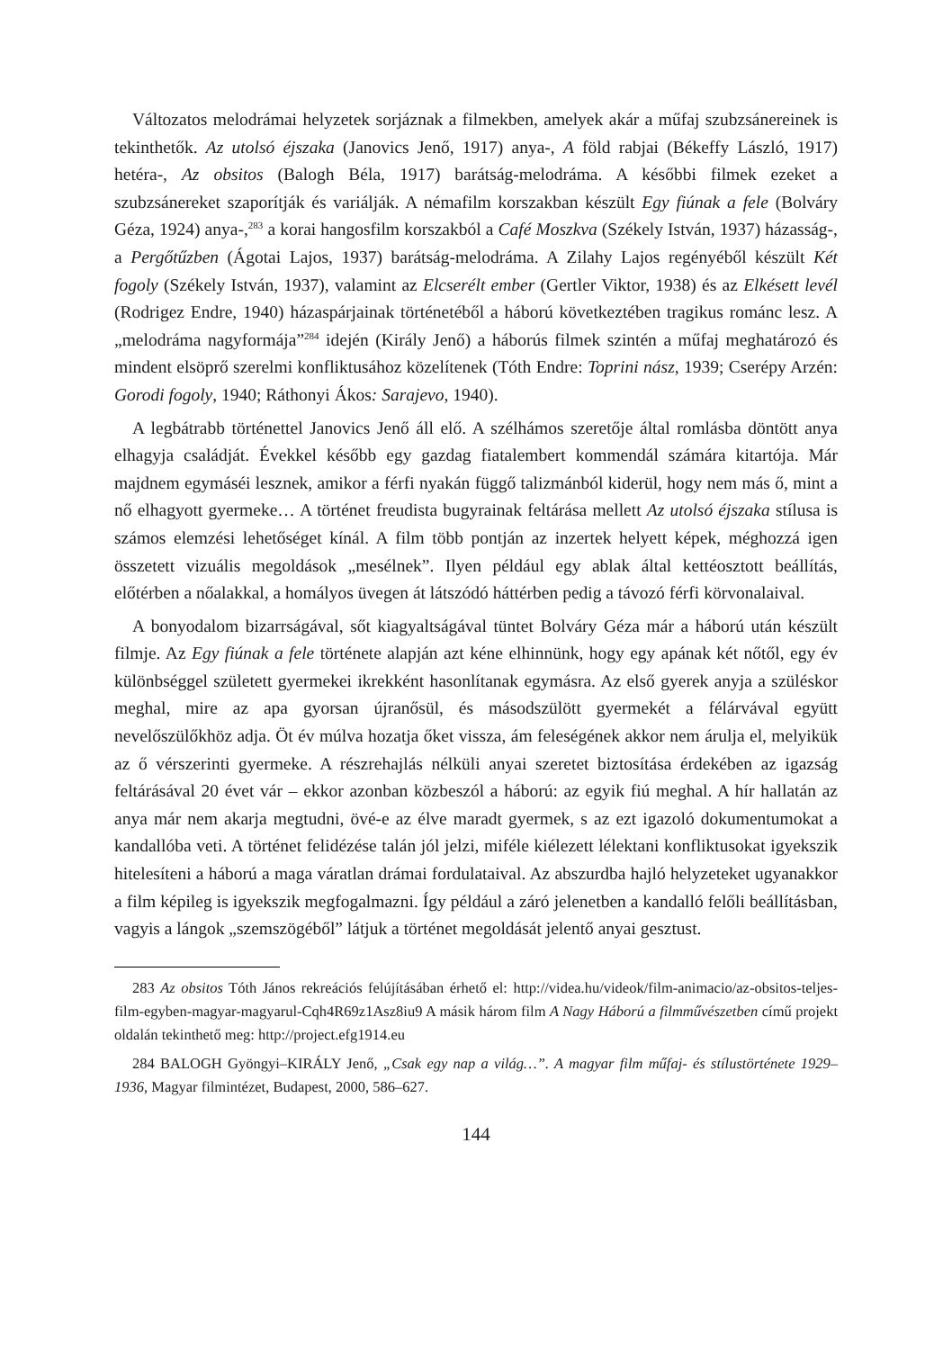Változatos melodrámai helyzetek sorjáznak a filmekben, amelyek akár a műfaj szubzsánereinek is tekinthetők. Az utolsó éjszaka (Janovics Jenő, 1917) anya-, A föld rabjai (Békeffy László, 1917) hetéra-, Az obsitos (Balogh Béla, 1917) barátság-melodráma. A későbbi filmek ezeket a szubzsánereket szaporítják és variálják. A némafilm korszakban készült Egy fiúnak a fele (Bolváry Géza, 1924) anya-,<sup>283</sup> a korai hangosfilm korszakból a Café Moszkva (Székely István, 1937) házasság-, a Pergőtűzben (Ágotai Lajos, 1937) barátság-melodráma. A Zilahy Lajos regényéből készült Két fogoly (Székely István, 1937), valamint az Elcserélt ember (Gertler Viktor, 1938) és az Elkésett levél (Rodrigez Endre, 1940) házaspárjainak történetéből a háború következtében tragikus románc lesz. A „melodráma nagyformája”<sup>284</sup> idején (Király Jenő) a háborús filmek szintén a műfaj meghatározó és mindent elsöprő szerelmi konfliktusához közelítenek (Tóth Endre: Toprini nász, 1939; Cserépy Arzén: Gorodi fogoly, 1940; Ráthonyi Ákos: Sarajevo, 1940).
A legbátrabb történettel Janovics Jenő áll elő. A szélhámos szeretője által romlásba döntött anya elhagyja családját. Évekkel később egy gazdag fiatalembert kommendál számára kitartója. Már majdnem egymáséi lesznek, amikor a férfi nyakán függő talizmánból kiderül, hogy nem más ő, mint a nő elhagyott gyermeke… A történet freudista bugyrainak feltárása mellett Az utolsó éjszaka stílusa is számos elemzési lehetőséget kínál. A film több pontján az inzertek helyett képek, méghozzá igen összetett vizuális megoldások „mesélnek”. Ilyen például egy ablak által kettéosztott beállítás, előtérben a nőalakkal, a homályos üvegen át látszódó háttérben pedig a távozó férfi körvonalaival.
A bonyodalom bizarrságával, sőt kiagyaltságával tüntet Bolváry Géza már a háború után készült filmje. Az Egy fiúnak a fele története alapján azt kéne elhinnünk, hogy egy apának két nőtől, egy év különbséggel született gyermekei ikrekként hasonlítanak egymásra. Az első gyerek anyja a szüléskor meghal, mire az apa gyorsan újranősül, és másodszülött gyermekét a félárvával együtt nevelőszülőkhöz adja. Öt év múlva hozatja őket vissza, ám feleségének akkor nem árulja el, melyikük az ő vérszerinti gyermeke. A részrehajlás nélküli anyai szeretet biztosítása érdekében az igazság feltárásával 20 évet vár – ekkor azonban közbeszól a háború: az egyik fiú meghal. A hír hallatán az anya már nem akarja megtudni, övé-e az élve maradt gyermek, s az ezt igazoló dokumentumokat a kandallóba veti. A történet felidézése talán jól jelzi, miféle kiélezett lélektani konfliktusokat igyekszik hitelesíteni a háború a maga váratlan drámai fordulataival. Az abszurdba hajló helyzeteket ugyanakkor a film képileg is igyekszik megfogalmazni. Így például a záró jelenetben a kandalló felőli beállításban, vagyis a lángok „szemszögéből” látjuk a történet megoldását jelentő anyai gesztust.
283 Az obsitos Tóth János rekreációs felújításában érhető el: http://videa.hu/videok/film-animacio/az-obsitos-teljes-film-egyben-magyar-magyarul-Cqh4R69z1Asz8iu9 A másik három film A Nagy Háború a filmművészetben című projekt oldalán tekinthető meg: http://project.efg1914.eu
284 BALOGH Gyöngyi–KIRÁLY Jenő, „Csak egy nap a világ…”. A magyar film műfaj- és stílustörténete 1929–1936, Magyar filmintézet, Budapest, 2000, 586–627.
144